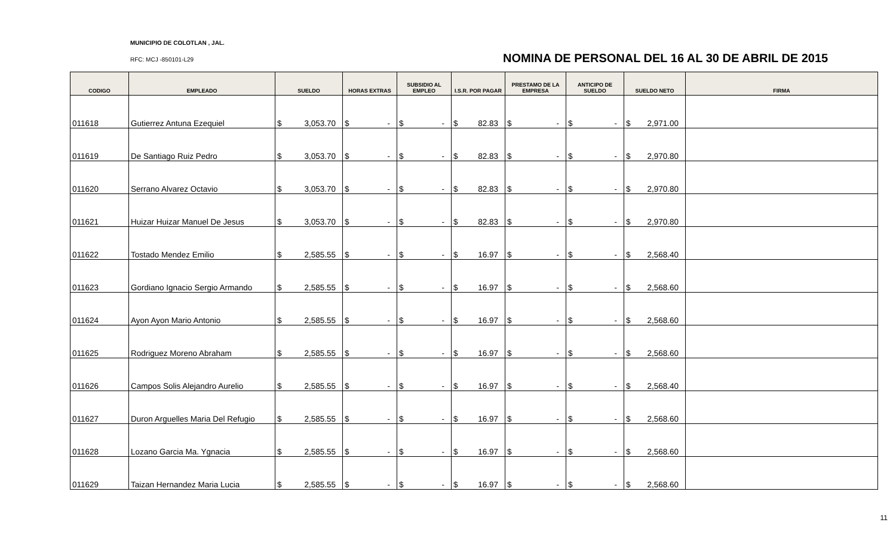MUNICIPIO DE COLOTLAN , JAL.
RFC: MCJ -850101-L29
NOMINA DE PERSONAL DEL 16 AL 30 DE ABRIL DE 2015
| CODIGO | EMPLEADO | SUELDO | HORAS EXTRAS | SUBSIDIO AL EMPLEO | I.S.R. POR PAGAR | PRESTAMO DE LA EMPRESA | ANTICIPO DE SUELDO | SUELDO NETO | FIRMA |
| --- | --- | --- | --- | --- | --- | --- | --- | --- | --- |
| 011618 | Gutierrez Antuna Ezequiel | $ 3,053.70 | $ - | $ - | $ 82.83 | $ - | $ - | $ 2,971.00 | |
| 011619 | De Santiago Ruiz Pedro | $ 3,053.70 | $ - | $ - | $ 82.83 | $ - | $ - | $ 2,970.80 | |
| 011620 | Serrano Alvarez Octavio | $ 3,053.70 | $ - | $ - | $ 82.83 | $ - | $ - | $ 2,970.80 | |
| 011621 | Huizar Huizar Manuel De Jesus | $ 3,053.70 | $ - | $ - | $ 82.83 | $ - | $ - | $ 2,970.80 | |
| 011622 | Tostado Mendez Emilio | $ 2,585.55 | $ - | $ - | $ 16.97 | $ - | $ - | $ 2,568.40 | |
| 011623 | Gordiano Ignacio Sergio Armando | $ 2,585.55 | $ - | $ - | $ 16.97 | $ - | $ - | $ 2,568.60 | |
| 011624 | Ayon Ayon Mario Antonio | $ 2,585.55 | $ - | $ - | $ 16.97 | $ - | $ - | $ 2,568.60 | |
| 011625 | Rodriguez Moreno Abraham | $ 2,585.55 | $ - | $ - | $ 16.97 | $ - | $ - | $ 2,568.60 | |
| 011626 | Campos Solis Alejandro Aurelio | $ 2,585.55 | $ - | $ - | $ 16.97 | $ - | $ - | $ 2,568.40 | |
| 011627 | Duron Arguelles Maria Del Refugio | $ 2,585.55 | $ - | $ - | $ 16.97 | $ - | $ - | $ 2,568.60 | |
| 011628 | Lozano Garcia Ma. Ygnacia | $ 2,585.55 | $ - | $ - | $ 16.97 | $ - | $ - | $ 2,568.60 | |
| 011629 | Taizan Hernandez Maria Lucia | $ 2,585.55 | $ - | $ - | $ 16.97 | $ - | $ - | $ 2,568.60 | |
11